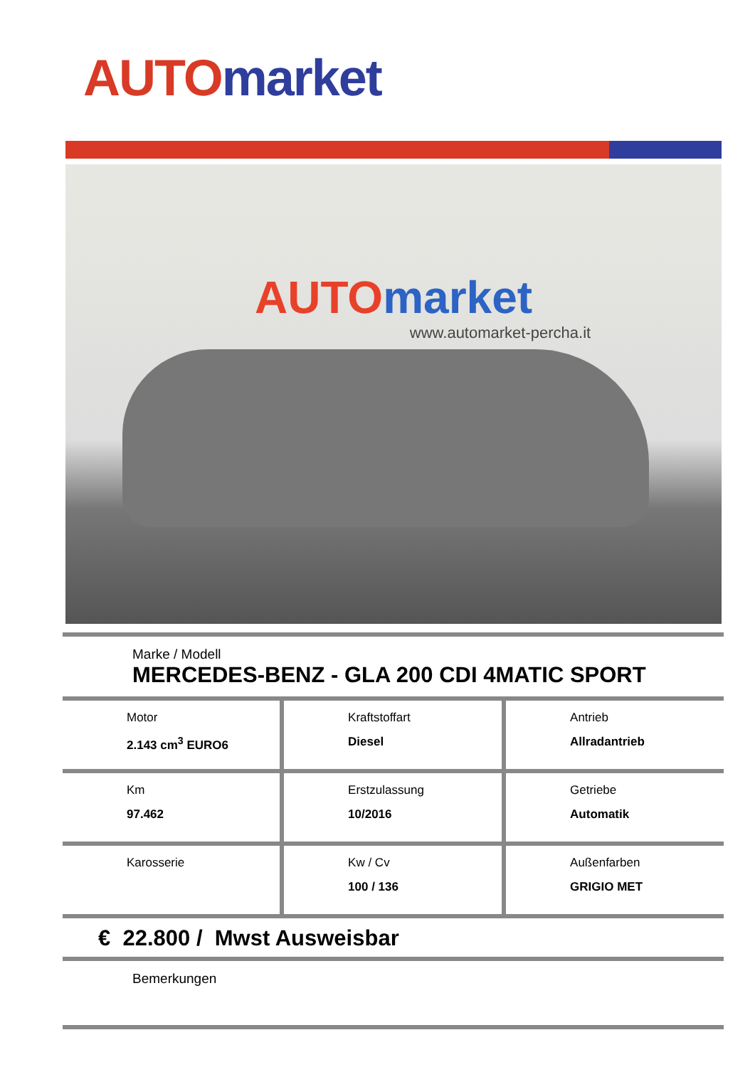AUTO market
AUTO market
www.automarket-percha.it
Marke / Modell
MERCEDES-BENZ - GLA 200 CDI 4MATIC SPORT
| Motor 2.143 cm<sup>3</sup> EURO6 | Kraftstoffart Diesel | Antrieb Allradantrieb |
| Km 97.462 | Erstzulassung 10/2016 | Getriebe Automatik |
| Karosserie | Kw / Cv 100 / 136 | Außenfarben GRIGIO MET |
€ 22.800 / Mwst Ausweisbar
Bemerkungen